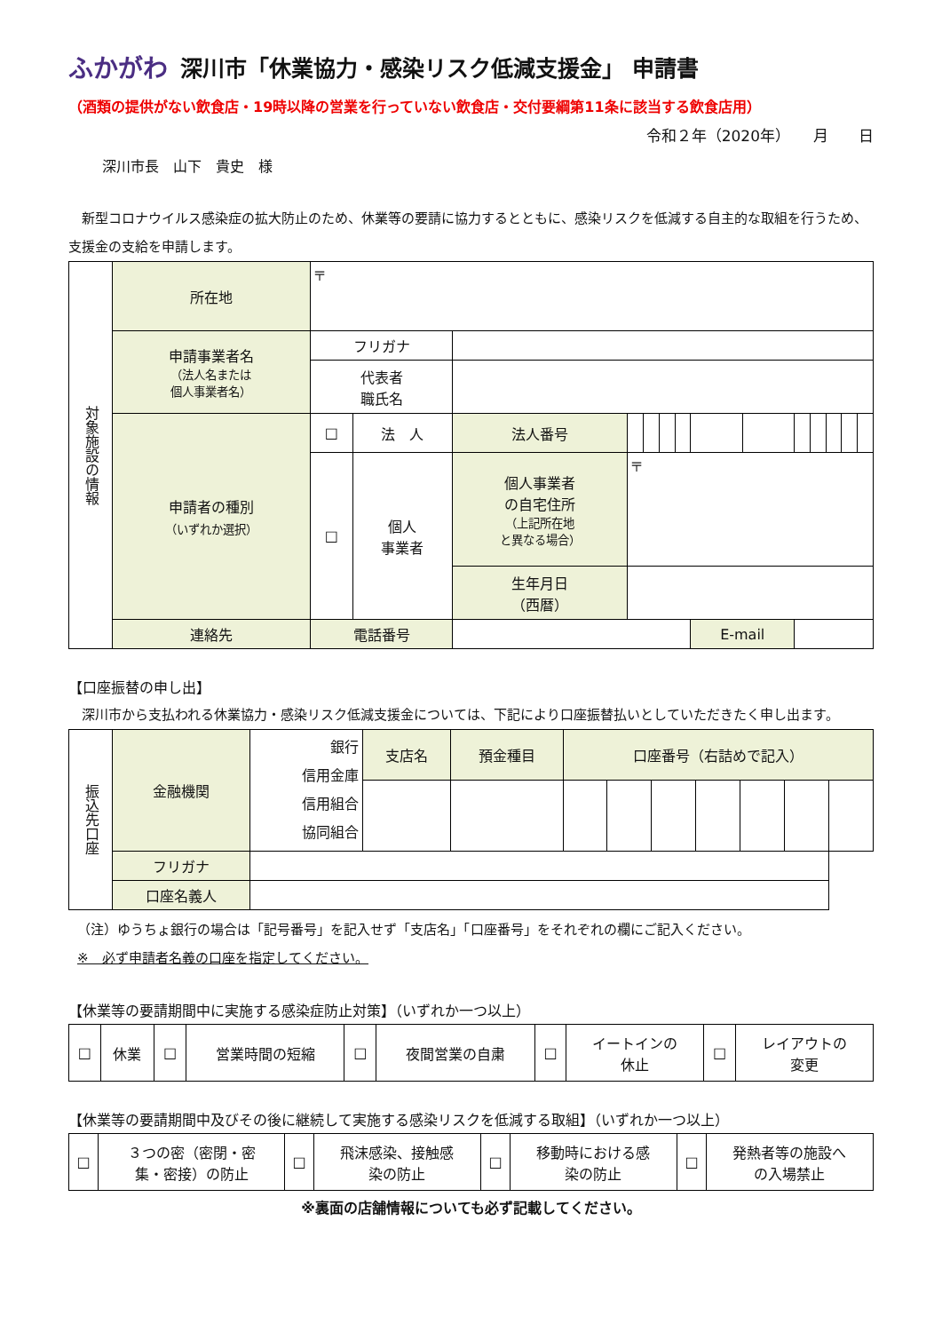ふかがわ 深川市「休業協力・感染リスク低減支援金」 申請書
（酒類の提供がない飲食店・19時以降の営業を行っていない飲食店・交付要綱第11条に該当する飲食店用）
令和２年（2020年）　　月　　日
深川市長　山下　貴史　様
新型コロナウイルス感染症の拡大防止のため、休業等の要請に協力するとともに、感染リスクを低減する自主的な取組を行うため、支援金の支給を申請します。
| 対象施設の情報 | 所在地 | 〒 | | | | | | | | | | | | | |
| | 申請事業者名 （法人名または 個人事業者名） | フリガナ | | | | | | | | | | | | | |
| | | 代表者 職氏名 | | | | | | | | | | | | | |
| | 申請者の種別 （いずれか選択） | □ | 法 人 | 法人番号 | | | | | | | | | | | |
| | | □ | 個人 事業者 | 個人事業者 の自宅住所 （上記所在地 と異なる場合） | 〒 | | | | | | | | | | |
| | | | | 生年月日 （西暦） | | | | | | | | | | | |
| | 連絡先 | 電話番号 | | | | | | | E-mail | | | | | | |
【口座振替の申し出】
深川市から支払われる休業協力・感染リスク低減支援金については、下記により口座振替払いとしていただきたく申し出ます。
| 振込先口座 | 金融機関 | 銀行 信用金庫 信用組合 協同組合 | 支店名 | 預金種目 | 口座番号（右詰めで記入） | | | | | | |
| | フリガナ | | | | | | | | | | |
| | 口座名義人 | | | | | | | | | | |
（注）ゆうちょ銀行の場合は「記号番号」を記入せず「支店名」「口座番号」をそれぞれの欄にご記入ください。
※　必ず申請者名義の口座を指定してください。
【休業等の要請期間中に実施する感染症防止対策】（いずれか一つ以上）
| □ | 休業 | □ | 営業時間の短縮 | □ | 夜間営業の自粛 | □ | イートインの 休止 | □ | レイアウトの 変更 |
【休業等の要請期間中及びその後に継続して実施する感染リスクを低減する取組】（いずれか一つ以上）
| □ | ３つの密（密閉・密 集・密接）の防止 | □ | 飛沫感染、接触感 染の防止 | □ | 移動時における感 染の防止 | □ | 発熱者等の施設へ の入場禁止 |
※裏面の店舗情報についても必ず記載してください。